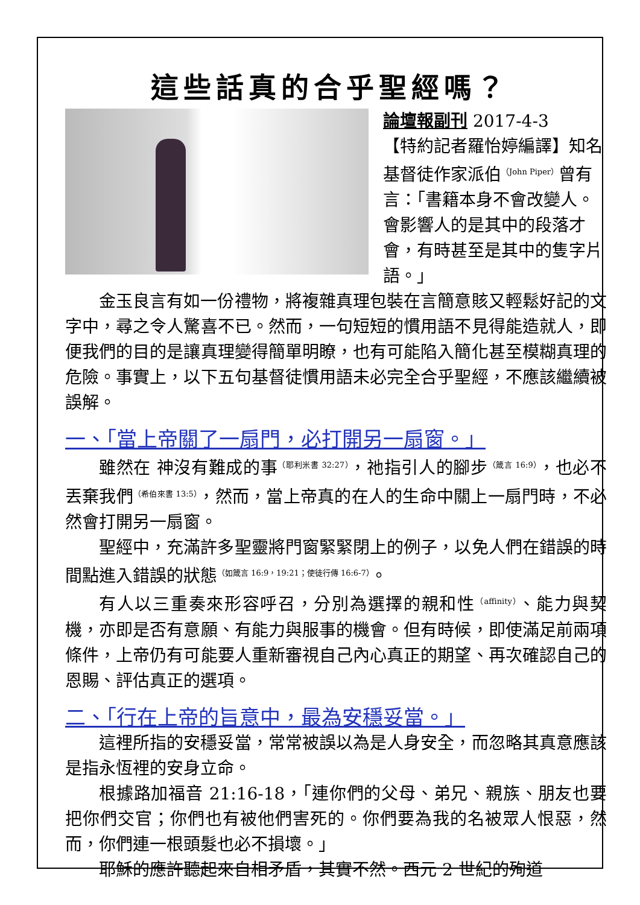這些話真的合乎聖經嗎？
論壇報副刊 2017-4-3
【特約記者羅怡婷編譯】知名基督徒作家派伯<sup>（John Piper）</sup>曾有言：「書籍本身不會改變人。會影響人的是其中的段落才會，有時甚至是其中的隻字片語。」
金玉良言有如一份禮物，將複雜真理包裝在言簡意賅又輕鬆好記的文字中，尋之令人驚喜不已。然而，一句短短的慣用語不見得能造就人，即便我們的目的是讓真理變得簡單明瞭，也有可能陷入簡化甚至模糊真理的危險。事實上，以下五句基督徒慣用語未必完全合乎聖經，不應該繼續被誤解。
一、「當上帝關了一扇門，必打開另一扇窗。」
雖然在 神沒有難成的事<sup>（耶利米書 32:27）</sup>，祂指引人的腳步<sup>（箴言 16:9）</sup>，也必不丟棄我們<sup>（希伯來書 13:5）</sup>，然而，當上帝真的在人的生命中關上一扇門時，不必然會打開另一扇窗。
聖經中，充滿許多聖靈將門窗緊緊閉上的例子，以免人們在錯誤的時間點進入錯誤的狀態<sup>（如箴言 16:9，19:21；使徒行傳 16:6-7）</sup>。
有人以三重奏來形容呼召，分別為選擇的親和性<sup>（affinity）</sup>、能力與契機，亦即是否有意願、有能力與服事的機會。但有時候，即使滿足前兩項條件，上帝仍有可能要人重新審視自己內心真正的期望、再次確認自己的恩賜、評估真正的選項。
二、「行在上帝的旨意中，最為安穩妥當。」
這裡所指的安穩妥當，常常被誤以為是人身安全，而忽略其真意應該是指永恆裡的安身立命。
根據路加福音 21:16-18，「連你們的父母、弟兄、親族、朋友也要把你們交官；你們也有被他們害死的。你們要為我的名被眾人恨惡，然而，你們連一根頭髮也必不損壞。」
耶穌的應許聽起來自相矛盾，其實不然。西元 2 世紀的殉道